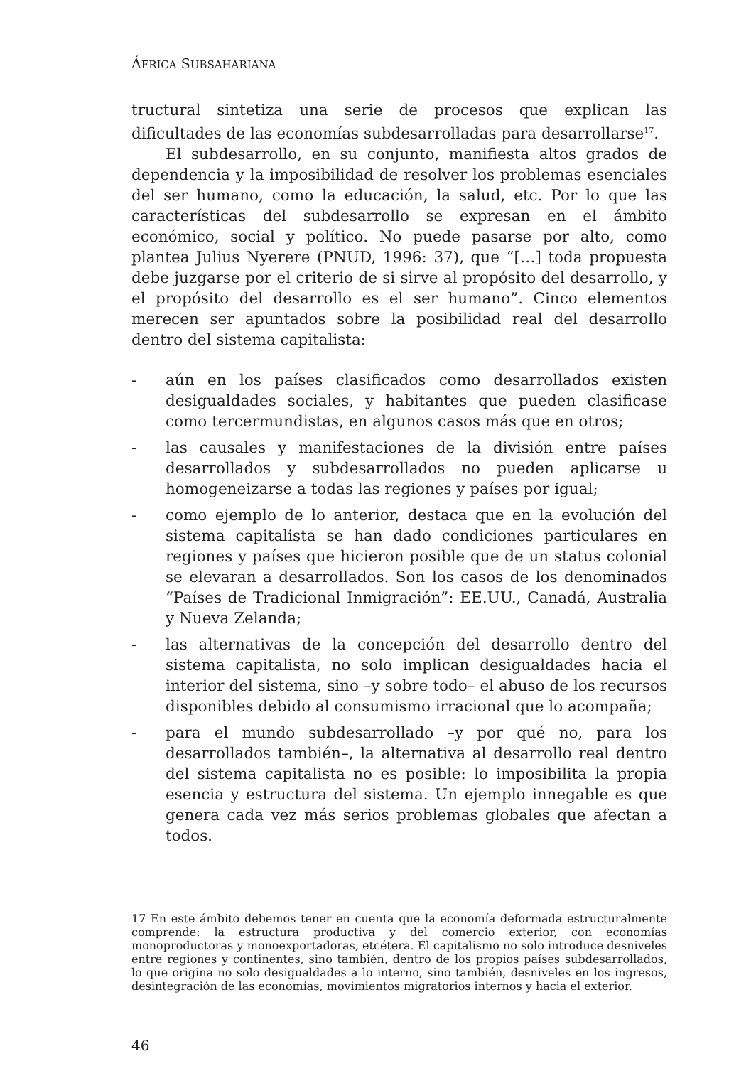ÁFRICA SUBSAHARIANA
tructural sintetiza una serie de procesos que explican las dificultades de las economías subdesarrolladas para desarrollarse<sup>17</sup>.
El subdesarrollo, en su conjunto, manifiesta altos grados de dependencia y la imposibilidad de resolver los problemas esenciales del ser humano, como la educación, la salud, etc. Por lo que las características del subdesarrollo se expresan en el ámbito económico, social y político. No puede pasarse por alto, como plantea Julius Nyerere (PNUD, 1996: 37), que “[…] toda propuesta debe juzgarse por el criterio de si sirve al propósito del desarrollo, y el propósito del desarrollo es el ser humano”. Cinco elementos merecen ser apuntados sobre la posibilidad real del desarrollo dentro del sistema capitalista:
- aún en los países clasificados como desarrollados existen desigualdades sociales, y habitantes que pueden clasificase como tercermundistas, en algunos casos más que en otros;
- las causales y manifestaciones de la división entre países desarrollados y subdesarrollados no pueden aplicarse u homogeneizarse a todas las regiones y países por igual;
- como ejemplo de lo anterior, destaca que en la evolución del sistema capitalista se han dado condiciones particulares en regiones y países que hicieron posible que de un status colonial se elevaran a desarrollados. Son los casos de los denominados “Países de Tradicional Inmigración”: EE.UU., Canadá, Australia y Nueva Zelanda;
- las alternativas de la concepción del desarrollo dentro del sistema capitalista, no solo implican desigualdades hacia el interior del sistema, sino –y sobre todo– el abuso de los recursos disponibles debido al consumismo irracional que lo acompaña;
- para el mundo subdesarrollado –y por qué no, para los desarrollados también–, la alternativa al desarrollo real dentro del sistema capitalista no es posible: lo imposibilita la propia esencia y estructura del sistema. Un ejemplo innegable es que genera cada vez más serios problemas globales que afectan a todos.
17 En este ámbito debemos tener en cuenta que la economía deformada estructuralmente comprende: la estructura productiva y del comercio exterior, con economías monoproductoras y monoexportadoras, etcétera. El capitalismo no solo introduce desniveles entre regiones y continentes, sino también, dentro de los propios países subdesarrollados, lo que origina no solo desigualdades a lo interno, sino también, desniveles en los ingresos, desintegración de las economías, movimientos migratorios internos y hacia el exterior.
46